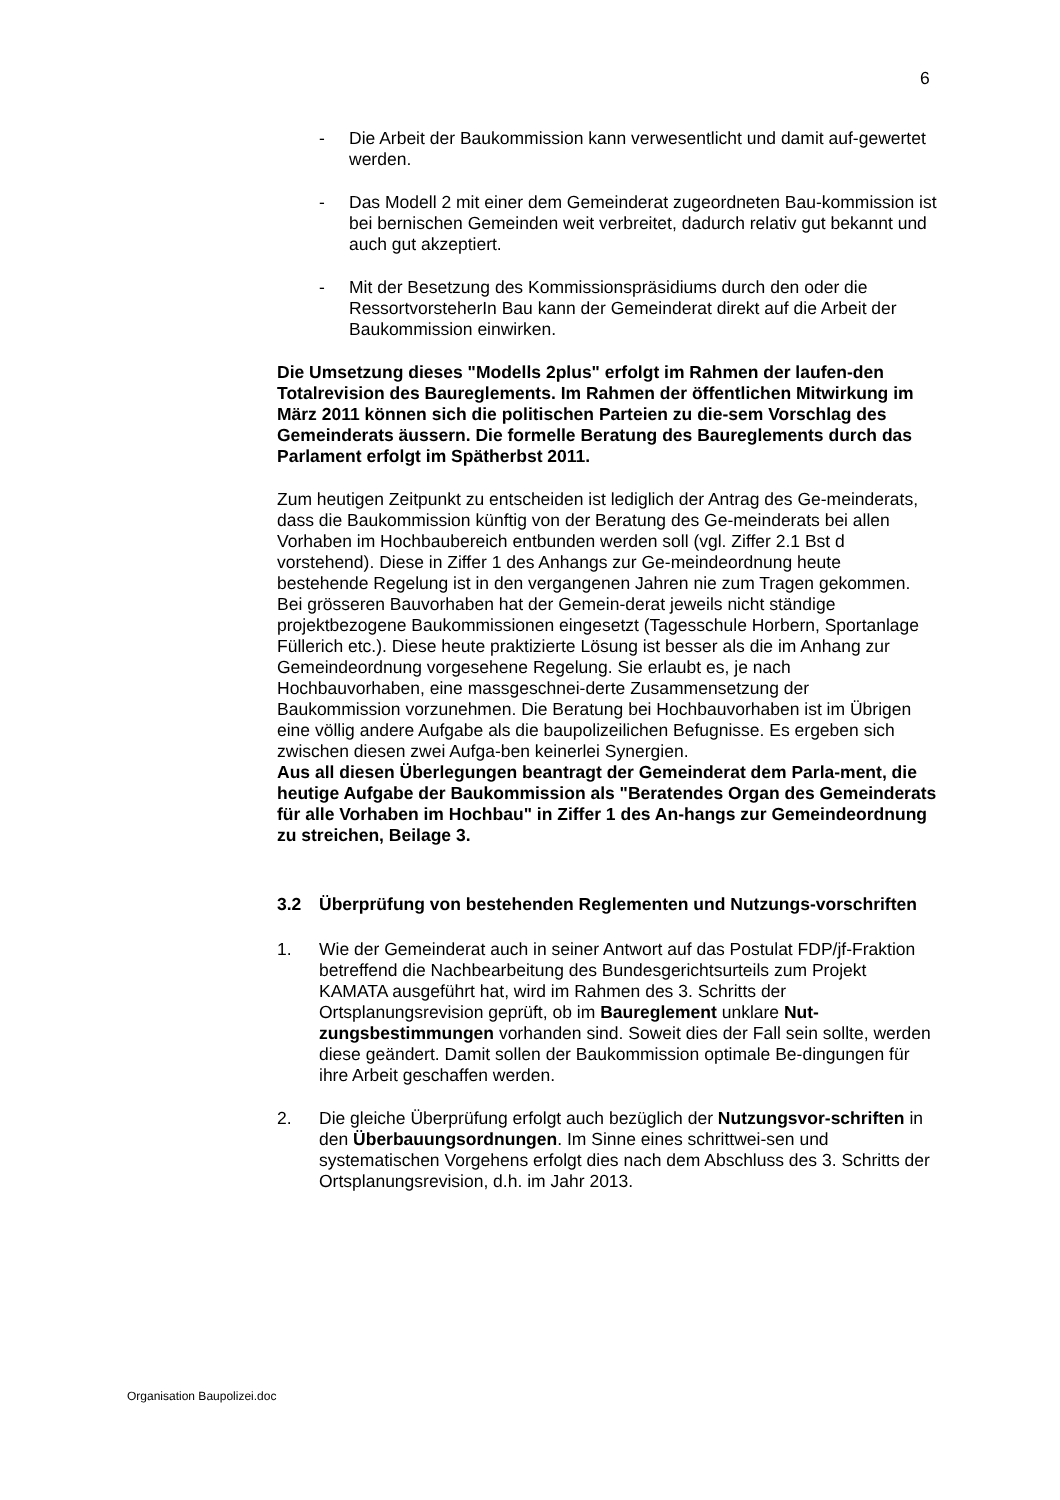6
- Die Arbeit der Baukommission kann verwesentlicht und damit auf-gewertet werden.
- Das Modell 2 mit einer dem Gemeinderat zugeordneten Bau-kommission ist bei bernischen Gemeinden weit verbreitet, dadurch relativ gut bekannt und auch gut akzeptiert.
- Mit der Besetzung des Kommissionspräsidiums durch den oder die RessortvorsteherIn Bau kann der Gemeinderat direkt auf die Arbeit der Baukommission einwirken.
Die Umsetzung dieses "Modells 2plus" erfolgt im Rahmen der laufen-den Totalrevision des Baureglements. Im Rahmen der öffentlichen Mitwirkung im März 2011 können sich die politischen Parteien zu die-sem Vorschlag des Gemeinderats äussern. Die formelle Beratung des Baureglements durch das Parlament erfolgt im Spätherbst 2011.
Zum heutigen Zeitpunkt zu entscheiden ist lediglich der Antrag des Ge-meinderats, dass die Baukommission künftig von der Beratung des Ge-meinderats bei allen Vorhaben im Hochbaubereich entbunden werden soll (vgl. Ziffer 2.1 Bst d vorstehend). Diese in Ziffer 1 des Anhangs zur Ge-meindeordnung heute bestehende Regelung ist in den vergangenen Jahren nie zum Tragen gekommen. Bei grösseren Bauvorhaben hat der Gemein-derat jeweils nicht ständige projektbezogene Baukommissionen eingesetzt (Tagesschule Horbern, Sportanlage Füllerich etc.). Diese heute praktizierte Lösung ist besser als die im Anhang zur Gemeindeordnung vorgesehene Regelung. Sie erlaubt es, je nach Hochbauvorhaben, eine massgeschnei-derte Zusammensetzung der Baukommission vorzunehmen. Die Beratung bei Hochbauvorhaben ist im Übrigen eine völlig andere Aufgabe als die baupolizeilichen Befugnisse. Es ergeben sich zwischen diesen zwei Aufga-ben keinerlei Synergien.
Aus all diesen Überlegungen beantragt der Gemeinderat dem Parla-ment, die heutige Aufgabe der Baukommission als "Beratendes Organ des Gemeinderats für alle Vorhaben im Hochbau" in Ziffer 1 des An-hangs zur Gemeindeordnung zu streichen, Beilage 3.
3.2 Überprüfung von bestehenden Reglementen und Nutzungs-vorschriften
1. Wie der Gemeinderat auch in seiner Antwort auf das Postulat FDP/jf-Fraktion betreffend die Nachbearbeitung des Bundesgerichtsurteils zum Projekt KAMATA ausgeführt hat, wird im Rahmen des 3. Schritts der Ortsplanungsrevision geprüft, ob im Baureglement unklare Nut-zungsbestimmungen vorhanden sind. Soweit dies der Fall sein sollte, werden diese geändert. Damit sollen der Baukommission optimale Be-dingungen für ihre Arbeit geschaffen werden.
2. Die gleiche Überprüfung erfolgt auch bezüglich der Nutzungsvor-schriften in den Überbauungsordnungen. Im Sinne eines schrittwei-sen und systematischen Vorgehens erfolgt dies nach dem Abschluss des 3. Schritts der Ortsplanungsrevision, d.h. im Jahr 2013.
Organisation Baupolizei.doc